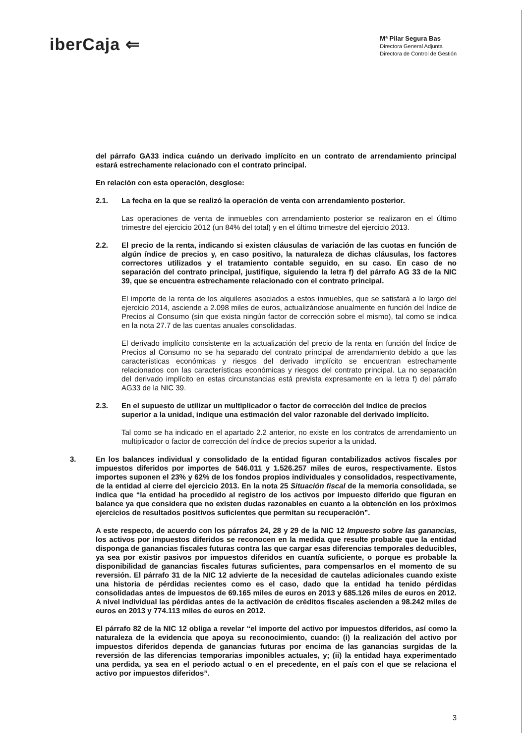iberCaja ⇐
Mª Pilar Segura Bas
Directora General Adjunta
Directora de Control de Gestión
del párrafo GA33 indica cuándo un derivado implícito en un contrato de arrendamiento principal estará estrechamente relacionado con el contrato principal.
En relación con esta operación, desglose:
2.1. La fecha en la que se realizó la operación de venta con arrendamiento posterior.
Las operaciones de venta de inmuebles con arrendamiento posterior se realizaron en el último trimestre del ejercicio 2012 (un 84% del total) y en el último trimestre del ejercicio 2013.
2.2. El precio de la renta, indicando si existen cláusulas de variación de las cuotas en función de algún índice de precios y, en caso positivo, la naturaleza de dichas cláusulas, los factores correctores utilizados y el tratamiento contable seguido, en su caso. En caso de no separación del contrato principal, justifique, siguiendo la letra f) del párrafo AG 33 de la NIC 39, que se encuentra estrechamente relacionado con el contrato principal.
El importe de la renta de los alquileres asociados a estos inmuebles, que se satisfará a lo largo del ejercicio 2014, asciende a 2.098 miles de euros, actualizándose anualmente en función del Índice de Precios al Consumo (sin que exista ningún factor de corrección sobre el mismo), tal como se indica en la nota 27.7 de las cuentas anuales consolidadas.
El derivado implícito consistente en la actualización del precio de la renta en función del Índice de Precios al Consumo no se ha separado del contrato principal de arrendamiento debido a que las características económicas y riesgos del derivado implícito se encuentran estrechamente relacionados con las características económicas y riesgos del contrato principal. La no separación del derivado implícito en estas circunstancias está prevista expresamente en la letra f) del párrafo AG33 de la NIC 39.
2.3. En el supuesto de utilizar un multiplicador o factor de corrección del índice de precios superior a la unidad, indique una estimación del valor razonable del derivado implícito.
Tal como se ha indicado en el apartado 2.2 anterior, no existe en los contratos de arrendamiento un multiplicador o factor de corrección del índice de precios superior a la unidad.
3. En los balances individual y consolidado de la entidad figuran contabilizados activos fiscales por impuestos diferidos por importes de 546.011 y 1.526.257 miles de euros, respectivamente. Estos importes suponen el 23% y 62% de los fondos propios individuales y consolidados, respectivamente, de la entidad al cierre del ejercicio 2013. En la nota 25 Situación fiscal de la memoria consolidada, se indica que “la entidad ha procedido al registro de los activos por impuesto diferido que figuran en balance ya que considera que no existen dudas razonables en cuanto a la obtención en los próximos ejercicios de resultados positivos suficientes que permitan su recuperación”.
A este respecto, de acuerdo con los párrafos 24, 28 y 29 de la NIC 12 Impuesto sobre las ganancias, los activos por impuestos diferidos se reconocen en la medida que resulte probable que la entidad disponga de ganancias fiscales futuras contra las que cargar esas diferencias temporales deducibles, ya sea por existir pasivos por impuestos diferidos en cuantía suficiente, o porque es probable la disponibilidad de ganancias fiscales futuras suficientes, para compensarlos en el momento de su reversión. El párrafo 31 de la NIC 12 advierte de la necesidad de cautelas adicionales cuando existe una historia de pérdidas recientes como es el caso, dado que la entidad ha tenido pérdidas consolidadas antes de impuestos de 69.165 miles de euros en 2013 y 685.126 miles de euros en 2012. A nivel individual las pérdidas antes de la activación de créditos fiscales ascienden a 98.242 miles de euros en 2013 y 774.113 miles de euros en 2012.
El párrafo 82 de la NIC 12 obliga a revelar “el importe del activo por impuestos diferidos, así como la naturaleza de la evidencia que apoya su reconocimiento, cuando: (i) la realización del activo por impuestos diferidos dependa de ganancias futuras por encima de las ganancias surgidas de la reversión de las diferencias temporarias imponibles actuales, y; (ii) la entidad haya experimentado una perdida, ya sea en el periodo actual o en el precedente, en el país con el que se relaciona el activo por impuestos diferidos”.
3